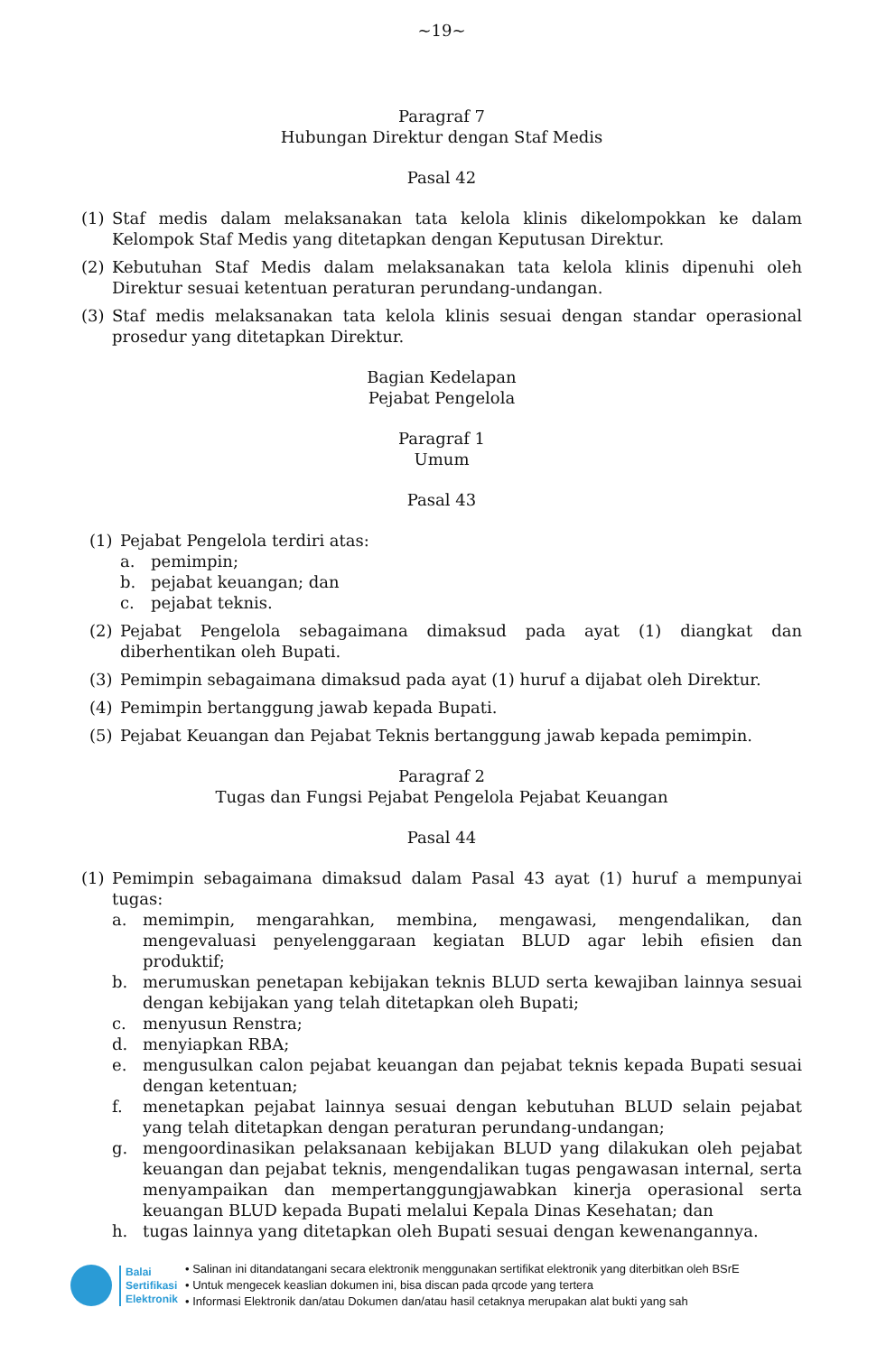~19~
Paragraf 7
Hubungan Direktur dengan Staf Medis
Pasal 42
(1) Staf medis dalam melaksanakan tata kelola klinis dikelompokkan ke dalam Kelompok Staf Medis yang ditetapkan dengan Keputusan Direktur.
(2) Kebutuhan Staf Medis dalam melaksanakan tata kelola klinis dipenuhi oleh Direktur sesuai ketentuan peraturan perundang-undangan.
(3) Staf medis melaksanakan tata kelola klinis sesuai dengan standar operasional prosedur yang ditetapkan Direktur.
Bagian Kedelapan
Pejabat Pengelola
Paragraf 1
Umum
Pasal 43
(1) Pejabat Pengelola terdiri atas:
a. pemimpin;
b. pejabat keuangan; dan
c. pejabat teknis.
(2) Pejabat Pengelola sebagaimana dimaksud pada ayat (1) diangkat dan diberhentikan oleh Bupati.
(3) Pemimpin sebagaimana dimaksud pada ayat (1) huruf a dijabat oleh Direktur.
(4) Pemimpin bertanggung jawab kepada Bupati.
(5) Pejabat Keuangan dan Pejabat Teknis bertanggung jawab kepada pemimpin.
Paragraf 2
Tugas dan Fungsi Pejabat Pengelola Pejabat Keuangan
Pasal 44
(1) Pemimpin sebagaimana dimaksud dalam Pasal 43 ayat (1) huruf a mempunyai tugas:
a. memimpin, mengarahkan, membina, mengawasi, mengendalikan, dan mengevaluasi penyelenggaraan kegiatan BLUD agar lebih efisien dan produktif;
b. merumuskan penetapan kebijakan teknis BLUD serta kewajiban lainnya sesuai dengan kebijakan yang telah ditetapkan oleh Bupati;
c. menyusun Renstra;
d. menyiapkan RBA;
e. mengusulkan calon pejabat keuangan dan pejabat teknis kepada Bupati sesuai dengan ketentuan;
f. menetapkan pejabat lainnya sesuai dengan kebutuhan BLUD selain pejabat yang telah ditetapkan dengan peraturan perundang-undangan;
g. mengoordinasikan pelaksanaan kebijakan BLUD yang dilakukan oleh pejabat keuangan dan pejabat teknis, mengendalikan tugas pengawasan internal, serta menyampaikan dan mempertanggungjawabkan kinerja operasional serta keuangan BLUD kepada Bupati melalui Kepala Dinas Kesehatan; dan
h. tugas lainnya yang ditetapkan oleh Bupati sesuai dengan kewenangannya.
Balai
Sertifikasi
Elektronik
• Salinan ini ditandatangani secara elektronik menggunakan sertifikat elektronik yang diterbitkan oleh BSrE
• Untuk mengecek keaslian dokumen ini, bisa discan pada qrcode yang tertera
• Informasi Elektronik dan/atau Dokumen dan/atau hasil cetaknya merupakan alat bukti yang sah